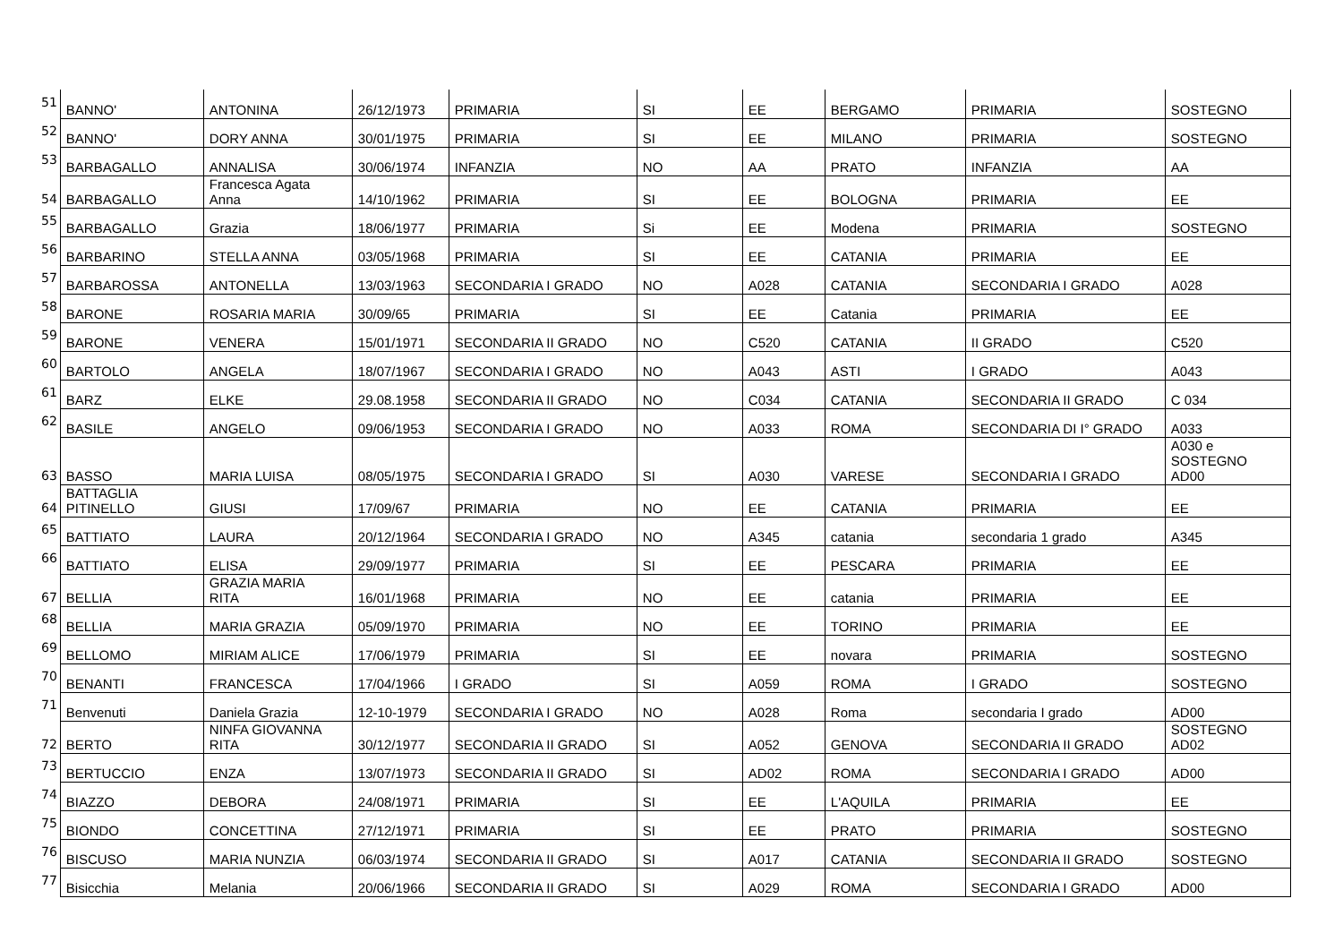| 51 | BANNO' | ANTONINA | 26/12/1973 | PRIMARIA | SI | EE | BERGAMO | PRIMARIA | SOSTEGNO |
| 52 | BANNO' | DORY ANNA | 30/01/1975 | PRIMARIA | SI | EE | MILANO | PRIMARIA | SOSTEGNO |
| 53 | BARBAGALLO | ANNALISA | 30/06/1974 | INFANZIA | NO | AA | PRATO | INFANZIA | AA |
| 54 | BARBAGALLO | Francesca Agata Anna | 14/10/1962 | PRIMARIA | SI | EE | BOLOGNA | PRIMARIA | EE |
| 55 | BARBAGALLO | Grazia | 18/06/1977 | PRIMARIA | Si | EE | Modena | PRIMARIA | SOSTEGNO |
| 56 | BARBARINO | STELLA ANNA | 03/05/1968 | PRIMARIA | SI | EE | CATANIA | PRIMARIA | EE |
| 57 | BARBAROSSA | ANTONELLA | 13/03/1963 | SECONDARIA I GRADO | NO | A028 | CATANIA | SECONDARIA I GRADO | A028 |
| 58 | BARONE | ROSARIA MARIA | 30/09/65 | PRIMARIA | SI | EE | Catania | PRIMARIA | EE |
| 59 | BARONE | VENERA | 15/01/1971 | SECONDARIA II GRADO | NO | C520 | CATANIA | II GRADO | C520 |
| 60 | BARTOLO | ANGELA | 18/07/1967 | SECONDARIA I GRADO | NO | A043 | ASTI | I GRADO | A043 |
| 61 | BARZ | ELKE | 29.08.1958 | SECONDARIA II GRADO | NO | C034 | CATANIA | SECONDARIA II GRADO | C 034 |
| 62 | BASILE | ANGELO | 09/06/1953 | SECONDARIA I GRADO | NO | A033 | ROMA | SECONDARIA DI I° GRADO | A033 |
| 63 | BASSO | MARIA LUISA | 08/05/1975 | SECONDARIA I GRADO | SI | A030 | VARESE | SECONDARIA I GRADO | A030 e SOSTEGNO AD00 |
| 64 | BATTAGLIA PITINELLO | GIUSI | 17/09/67 | PRIMARIA | NO | EE | CATANIA | PRIMARIA | EE |
| 65 | BATTIATO | LAURA | 20/12/1964 | SECONDARIA I GRADO | NO | A345 | catania | secondaria 1 grado | A345 |
| 66 | BATTIATO | ELISA | 29/09/1977 | PRIMARIA | SI | EE | PESCARA | PRIMARIA | EE |
| 67 | BELLIA | GRAZIA MARIA RITA | 16/01/1968 | PRIMARIA | NO | EE | catania | PRIMARIA | EE |
| 68 | BELLIA | MARIA GRAZIA | 05/09/1970 | PRIMARIA | NO | EE | TORINO | PRIMARIA | EE |
| 69 | BELLOMO | MIRIAM ALICE | 17/06/1979 | PRIMARIA | SI | EE | novara | PRIMARIA | SOSTEGNO |
| 70 | BENANTI | FRANCESCA | 17/04/1966 | I GRADO | SI | A059 | ROMA | I GRADO | SOSTEGNO |
| 71 | Benvenuti | Daniela Grazia | 12-10-1979 | SECONDARIA I GRADO | NO | A028 | Roma | secondaria I grado | AD00 |
| 72 | BERTO | NINFA GIOVANNA RITA | 30/12/1977 | SECONDARIA II GRADO | SI | A052 | GENOVA | SECONDARIA II GRADO | SOSTEGNO AD02 |
| 73 | BERTUCCIO | ENZA | 13/07/1973 | SECONDARIA II GRADO | SI | AD02 | ROMA | SECONDARIA I GRADO | AD00 |
| 74 | BIAZZO | DEBORA | 24/08/1971 | PRIMARIA | SI | EE | L'AQUILA | PRIMARIA | EE |
| 75 | BIONDO | CONCETTINA | 27/12/1971 | PRIMARIA | SI | EE | PRATO | PRIMARIA | SOSTEGNO |
| 76 | BISCUSO | MARIA NUNZIA | 06/03/1974 | SECONDARIA II GRADO | SI | A017 | CATANIA | SECONDARIA II GRADO | SOSTEGNO |
| 77 | Bisicchia | Melania | 20/06/1966 | SECONDARIA II GRADO | SI | A029 | ROMA | SECONDARIA I GRADO | AD00 |